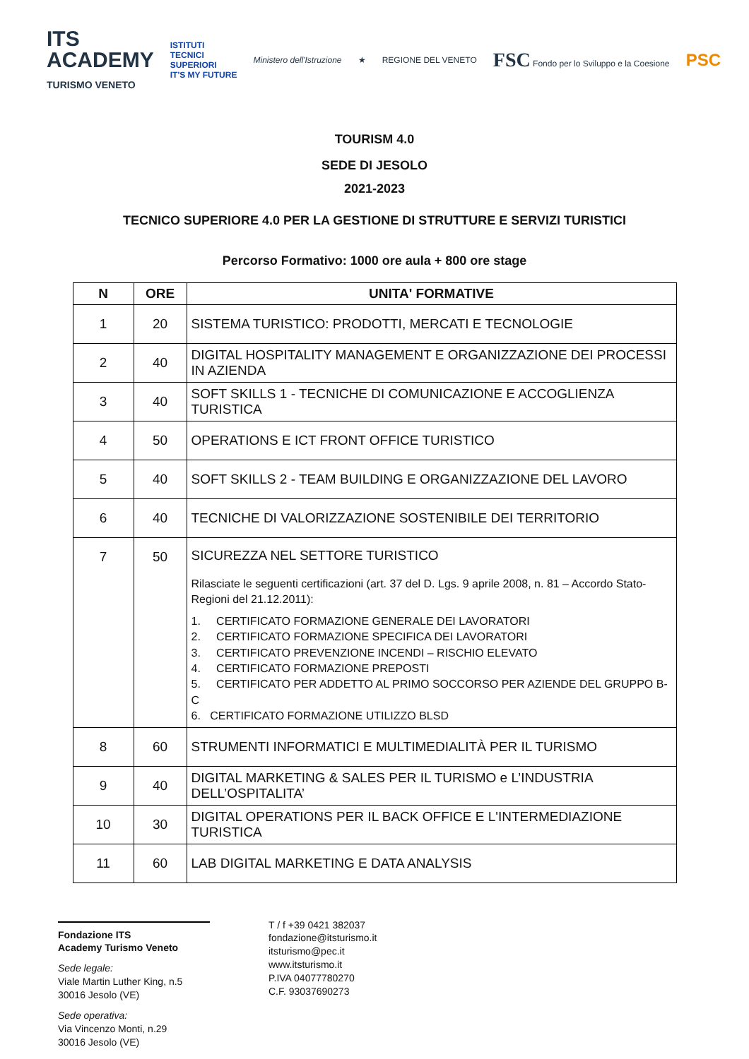ITS
ACADEMY
TURISMO VENETO
ISTITUTI
TECNICI
SUPERIORI
IT'S MY FUTURE
Ministero dell'Istruzione ★ REGIONE DEL VENETO
FSC Fondo per lo Sviluppo e la Coesione
PSC
TOURISM 4.0
SEDE DI JESOLO
2021-2023
TECNICO SUPERIORE 4.0 PER LA GESTIONE DI STRUTTURE E SERVIZI TURISTICI
Percorso Formativo: 1000 ore aula + 800 ore stage
| N | ORE | UNITA' FORMATIVE |
| --- | --- | --- |
| 1 | 20 | SISTEMA TURISTICO: PRODOTTI, MERCATI E TECNOLOGIE |
| 2 | 40 | DIGITAL HOSPITALITY MANAGEMENT E ORGANIZZAZIONE DEI PROCESSI IN AZIENDA |
| 3 | 40 | SOFT SKILLS 1 - TECNICHE DI COMUNICAZIONE E ACCOGLIENZA TURISTICA |
| 4 | 50 | OPERATIONS E ICT FRONT OFFICE TURISTICO |
| 5 | 40 | SOFT SKILLS 2 - TEAM BUILDING E ORGANIZZAZIONE DEL LAVORO |
| 6 | 40 | TECNICHE DI VALORIZZAZIONE SOSTENIBILE DEI TERRITORIO |
| 7 | 50 | SICUREZZA NEL SETTORE TURISTICO Rilasciate le seguenti certificazioni (art. 37 del D. Lgs. 9 aprile 2008, n. 81 – Accordo Stato-Regioni del 21.12.2011): 1. CERTIFICATO FORMAZIONE GENERALE DEI LAVORATORI 2. CERTIFICATO FORMAZIONE SPECIFICA DEI LAVORATORI 3. CERTIFICATO PREVENZIONE INCENDI – RISCHIO ELEVATO 4. CERTIFICATO FORMAZIONE PREPOSTI 5. CERTIFICATO PER ADDETTO AL PRIMO SOCCORSO PER AZIENDE DEL GRUPPO B-C 6. CERTIFICATO FORMAZIONE UTILIZZO BLSD |
| 8 | 60 | STRUMENTI INFORMATICI E MULTIMEDIALITÀ PER IL TURISMO |
| 9 | 40 | DIGITAL MARKETING & SALES PER IL TURISMO e L’INDUSTRIA DELL’OSPITALITA’ |
| 10 | 30 | DIGITAL OPERATIONS PER IL BACK OFFICE E L'INTERMEDIAZIONE TURISTICA |
| 11 | 60 | LAB DIGITAL MARKETING E DATA ANALYSIS |
Fondazione ITS
Academy Turismo Veneto
Sede legale:
Viale Martin Luther King, n.5
30016 Jesolo (VE)
Sede operativa:
Via Vincenzo Monti, n.29
30016 Jesolo (VE)
T / f +39 0421 382037
fondazione@itsturismo.it
itsturismo@pec.it
www.itsturismo.it
P.IVA 04077780270
C.F. 93037690273